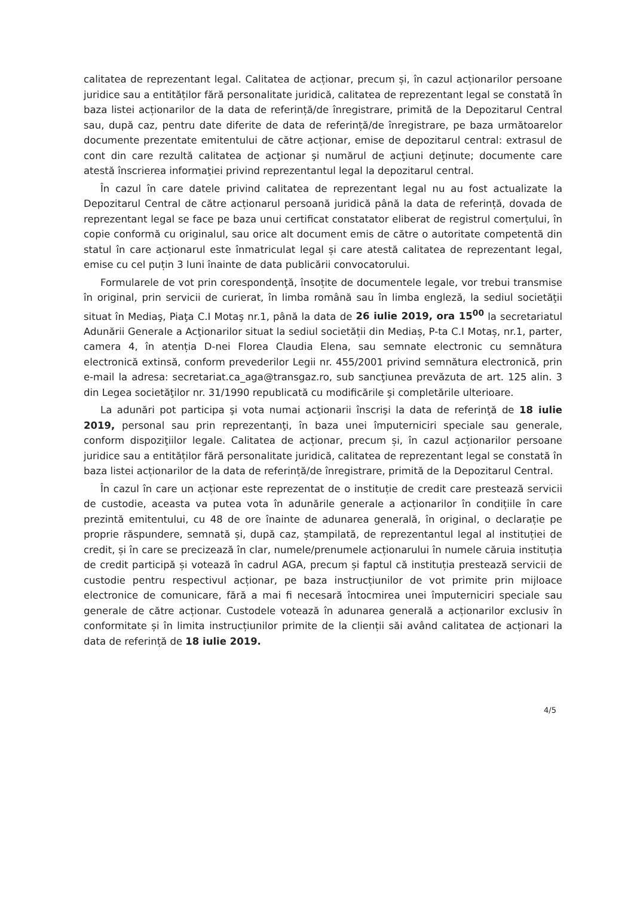calitatea de reprezentant legal. Calitatea de acționar, precum și, în cazul acționarilor persoane juridice sau a entităților fără personalitate juridică, calitatea de reprezentant legal se constată în baza listei acționarilor de la data de referință/de înregistrare, primită de la Depozitarul Central sau, după caz, pentru date diferite de data de referință/de înregistrare, pe baza următoarelor documente prezentate emitentului de către acționar, emise de depozitarul central: extrasul de cont din care rezultă calitatea de acţionar şi numărul de acţiuni deţinute; documente care atestă înscrierea informaţiei privind reprezentantul legal la depozitarul central.
În cazul în care datele privind calitatea de reprezentant legal nu au fost actualizate la Depozitarul Central de către acționarul persoană juridică până la data de referință, dovada de reprezentant legal se face pe baza unui certificat constatator eliberat de registrul comerțului, în copie conformă cu originalul, sau orice alt document emis de către o autoritate competentă din statul în care acționarul este înmatriculat legal și care atestă calitatea de reprezentant legal, emise cu cel puțin 3 luni înainte de data publicării convocatorului.
Formularele de vot prin corespondenţă, însoțite de documentele legale, vor trebui transmise în original, prin servicii de curierat, în limba română sau în limba engleză, la sediul societăţii situat în Mediaş, Piaţa C.I Motaş nr.1, până la data de 26 iulie 2019, ora 15<sup>00</sup> la secretariatul Adunării Generale a Acţionarilor situat la sediul societății din Mediaș, P-ta C.I Motaș, nr.1, parter, camera 4, în atenția D-nei Florea Claudia Elena, sau semnate electronic cu semnătura electronică extinsă, conform prevederilor Legii nr. 455/2001 privind semnătura electronică, prin e-mail la adresa: secretariat.ca_aga@transgaz.ro, sub sancţiunea prevăzuta de art. 125 alin. 3 din Legea societăţilor nr. 31/1990 republicată cu modificările şi completările ulterioare.
La adunări pot participa şi vota numai acţionarii înscrişi la data de referinţă de 18 iulie 2019, personal sau prin reprezentanţi, în baza unei împuterniciri speciale sau generale, conform dispoziţiilor legale. Calitatea de acționar, precum și, în cazul acționarilor persoane juridice sau a entităților fără personalitate juridică, calitatea de reprezentant legal se constată în baza listei acționarilor de la data de referință/de înregistrare, primită de la Depozitarul Central.
În cazul în care un acționar este reprezentat de o instituție de credit care prestează servicii de custodie, aceasta va putea vota în adunările generale a acționarilor în condițiile în care prezintă emitentului, cu 48 de ore înainte de adunarea generală, în original, o declarație pe proprie răspundere, semnată și, după caz, ștampilată, de reprezentantul legal al instituției de credit, și în care se precizează în clar, numele/prenumele acționarului în numele căruia instituția de credit participă și votează în cadrul AGA, precum și faptul că instituția prestează servicii de custodie pentru respectivul acționar, pe baza instrucțiunilor de vot primite prin mijloace electronice de comunicare, fără a mai fi necesară întocmirea unei împuterniciri speciale sau generale de către acționar. Custodele votează în adunarea generală a acționarilor exclusiv în conformitate și în limita instrucțiunilor primite de la clienții săi având calitatea de acționari la data de referință de 18 iulie 2019.
4/5